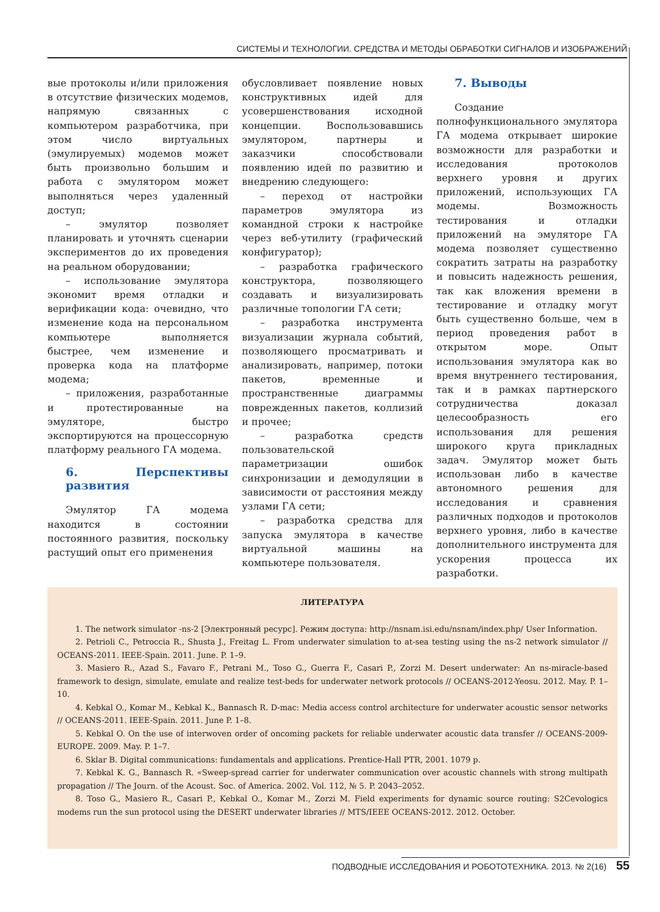СИСТЕМЫ И ТЕХНОЛОГИИ. СРЕДСТВА И МЕТОДЫ ОБРАБОТКИ СИГНАЛОВ И ИЗОБРАЖЕНИЙ
вые протоколы и/или приложения в отсутствие физических модемов, напрямую связанных с компьютером разработчика, при этом число виртуальных (эмулируемых) модемов может быть произвольно большим и работа с эмулятором может выполняться через удаленный доступ;
– эмулятор позволяет планировать и уточнять сценарии экспериментов до их проведения на реальном оборудовании;
– использование эмулятора экономит время отладки и верификации кода: очевидно, что изменение кода на персональном компьютере выполняется быстрее, чем изменение и проверка кода на платформе модема;
– приложения, разработанные и протестированные на эмуляторе, быстро экспортируются на процессорную платформу реального ГА модема.
6. Перспективы развития
Эмулятор ГА модема находится в состоянии постоянного развития, поскольку растущий опыт его применения
обусловливает появление новых конструктивных идей для усовершенствования исходной концепции. Воспользовавшись эмулятором, партнеры и заказчики способствовали появлению идей по развитию и внедрению следующего:
– переход от настройки параметров эмулятора из командной строки к настройке через веб-утилиту (графический конфигуратор);
– разработка графического конструктора, позволяющего создавать и визуализировать различные топологии ГА сети;
– разработка инструмента визуализации журнала событий, позволяющего просматривать и анализировать, например, потоки пакетов, временные и пространственные диаграммы поврежденных пакетов, коллизий и прочее;
– разработка средств пользовательской параметризации ошибок синхронизации и демодуляции в зависимости от расстояния между узлами ГА сети;
– разработка средства для запуска эмулятора в качестве виртуальной машины на компьютере пользователя.
7. Выводы
Создание полнофункционального эмулятора ГА модема открывает широкие возможности для разработки и исследования протоколов верхнего уровня и других приложений, использующих ГА модемы. Возможность тестирования и отладки приложений на эмуляторе ГА модема позволяет существенно сократить затраты на разработку и повысить надежность решения, так как вложения времени в тестирование и отладку могут быть существенно больше, чем в период проведения работ в открытом море. Опыт использования эмулятора как во время внутреннего тестирования, так и в рамках партнерского сотрудничества доказал целесообразность его использования для решения широкого круга прикладных задач. Эмулятор может быть использован либо в качестве автономного решения для исследования и сравнения различных подходов и протоколов верхнего уровня, либо в качестве дополнительного инструмента для ускорения процесса их разработки.
ЛИТЕРАТУРА
1. The network simulator -ns-2 [Электронный ресурс]. Режим доступа: http://nsnam.isi.edu/nsnam/index.php/ User Information.
2. Petrioli C., Petroccia R., Shusta J., Freitag L. From underwater simulation to at-sea testing using the ns-2 network simulator // OCEANS-2011. IEEE-Spain. 2011. June. P. 1–9.
3. Masiero R., Azad S., Favaro F., Petrani M., Toso G., Guerra F., Casari P., Zorzi M. Desert underwater: An ns-miracle-based framework to design, simulate, emulate and realize test-beds for underwater network protocols // OCEANS-2012-Yeosu. 2012. May. P. 1–10.
4. Kebkal O., Komar M., Kebkal K., Bannasch R. D-mac: Media access control architecture for underwater acoustic sensor networks // OCEANS-2011. IEEE-Spain. 2011. June P. 1–8.
5. Kebkal O. On the use of interwoven order of oncoming packets for reliable underwater acoustic data transfer // OCEANS-2009-EUROPE. 2009. May. P. 1–7.
6. Sklar B. Digital communications: fundamentals and applications. Prentice-Hall PTR, 2001. 1079 p.
7. Kebkal K. G., Bannasch R. «Sweep-spread carrier for underwater communication over acoustic channels with strong multipath propagation // The Journ. of the Acoust. Soc. of America. 2002. Vol. 112, № 5. P. 2043–2052.
8. Toso G., Masiero R., Casari P., Kebkal O., Komar M., Zorzi M. Field experiments for dynamic source routing: S2Cevologics modems run the sun protocol using the DESERT underwater libraries // MTS/IEEE OCEANS-2012. 2012. October.
ПОДВОДНЫЕ ИССЛЕДОВАНИЯ И РОБОТОТЕХНИКА. 2013. № 2(16) 55